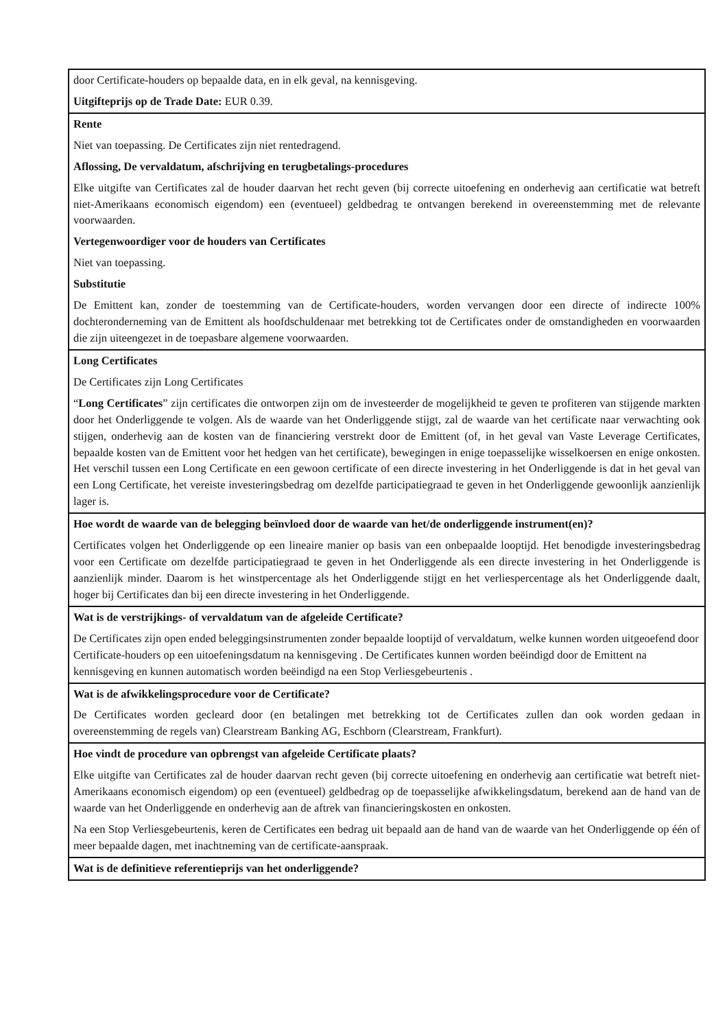| door Certificate-houders op bepaalde data, en in elk geval, na kennisgeving. Uitgifteprijs op de Trade Date: EUR 0.39. |
| Rente Niet van toepassing. De Certificates zijn niet rentedragend. Aflossing, De vervaldatum, afschrijving en terugbetalings-procedures Elke uitgifte van Certificates zal de houder daarvan het recht geven (bij correcte uitoefening en onderhevig aan certificatie wat betreft niet-Amerikaans economisch eigendom) een (eventueel) geldbedrag te ontvangen berekend in overeenstemming met de relevante voorwaarden. Vertegenwoordiger voor de houders van Certificates Niet van toepassing. Substitutie De Emittent kan, zonder de toestemming van de Certificate-houders, worden vervangen door een directe of indirecte 100% dochteronderneming van de Emittent als hoofdschuldenaar met betrekking tot de Certificates onder de omstandigheden en voorwaarden die zijn uiteengezet in de toepasbare algemene voorwaarden. |
| Long Certificates De Certificates zijn Long Certificates “ Long Certificates ” zijn certificates die ontworpen zijn om de investeerder de mogelijkheid te geven te profiteren van stijgende markten door het Onderliggende te volgen. Als de waarde van het Onderliggende stijgt, zal de waarde van het certificate naar verwachting ook stijgen, onderhevig aan de kosten van de financiering verstrekt door de Emittent (of, in het geval van Vaste Leverage Certificates, bepaalde kosten van de Emittent voor het hedgen van het certificate), bewegingen in enige toepasselijke wisselkoersen en enige onkosten. Het verschil tussen een Long Certificate en een gewoon certificate of een directe investering in het Onderliggende is dat in het geval van een Long Certificate, het vereiste investeringsbedrag om dezelfde participatiegraad te geven in het Onderliggende gewoonlijk aanzienlijk lager is. |
| Hoe wordt de waarde van de belegging beïnvloed door de waarde van het/de onderliggende instrument(en)? Certificates volgen het Onderliggende op een lineaire manier op basis van een onbepaalde looptijd. Het benodigde investeringsbedrag voor een Certificate om dezelfde participatiegraad te geven in het Onderliggende als een directe investering in het Onderliggende is aanzienlijk minder. Daarom is het winstpercentage als het Onderliggende stijgt en het verliespercentage als het Onderliggende daalt, hoger bij Certificates dan bij een directe investering in het Onderliggende. |
| Wat is de verstrijkings- of vervaldatum van de afgeleide Certificate? De Certificates zijn open ended beleggingsinstrumenten zonder bepaalde looptijd of vervaldatum, welke kunnen worden uitgeoefend door Certificate-houders op een uitoefeningsdatum na kennisgeving . De Certificates kunnen worden beëindigd door de Emittent na kennisgeving en kunnen automatisch worden beëindigd na een Stop Verliesgebeurtenis . |
| Wat is de afwikkelingsprocedure voor de Certificate? De Certificates worden gecleard door (en betalingen met betrekking tot de Certificates zullen dan ook worden gedaan in overeenstemming de regels van) Clearstream Banking AG, Eschborn (Clearstream, Frankfurt). |
| Hoe vindt de procedure van opbrengst van afgeleide Certificate plaats? Elke uitgifte van Certificates zal de houder daarvan recht geven (bij correcte uitoefening en onderhevig aan certificatie wat betreft niet-Amerikaans economisch eigendom) op een (eventueel) geldbedrag op de toepasselijke afwikkelingsdatum, berekend aan de hand van de waarde van het Onderliggende en onderhevig aan de aftrek van financieringskosten en onkosten. Na een Stop Verliesgebeurtenis, keren de Certificates een bedrag uit bepaald aan de hand van de waarde van het Onderliggende op één of meer bepaalde dagen, met inachtneming van de certificate-aanspraak. |
| Wat is de definitieve referentieprijs van het onderliggende? |